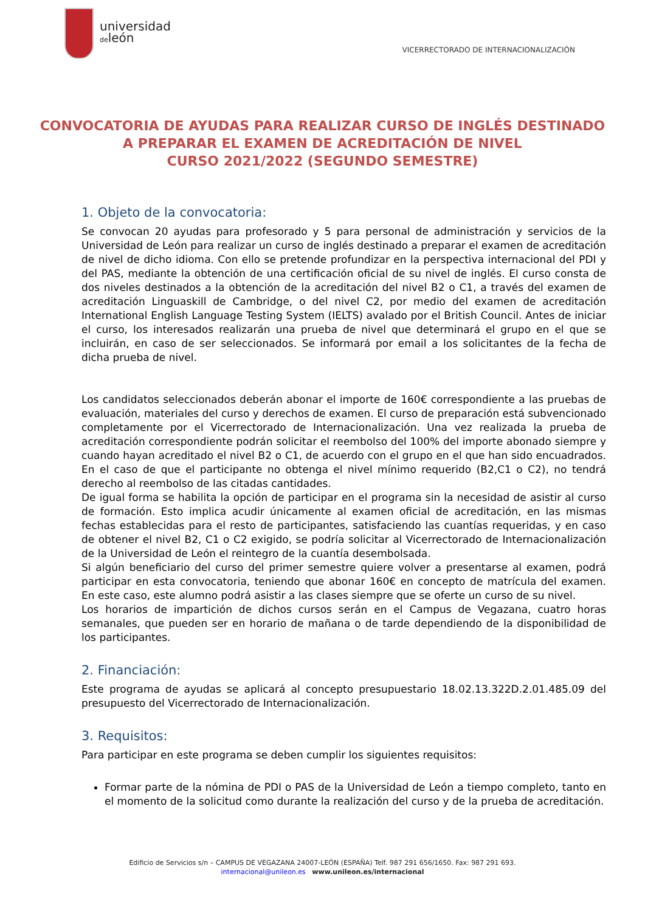universidad
deleón
VICERRECTORADO DE INTERNACIONALIZACIÓN
CONVOCATORIA DE AYUDAS PARA REALIZAR CURSO DE INGLÉS DESTINADO A PREPARAR EL EXAMEN DE ACREDITACIÓN DE NIVEL
CURSO 2021/2022 (SEGUNDO SEMESTRE)
1. Objeto de la convocatoria:
Se convocan 20 ayudas para profesorado y 5 para personal de administración y servicios de la Universidad de León para realizar un curso de inglés destinado a preparar el examen de acreditación de nivel de dicho idioma. Con ello se pretende profundizar en la perspectiva internacional del PDI y del PAS, mediante la obtención de una certificación oficial de su nivel de inglés. El curso consta de dos niveles destinados a la obtención de la acreditación del nivel B2 o C1, a través del examen de acreditación Linguaskill de Cambridge, o del nivel C2, por medio del examen de acreditación International English Language Testing System (IELTS) avalado por el British Council. Antes de iniciar el curso, los interesados realizarán una prueba de nivel que determinará el grupo en el que se incluirán, en caso de ser seleccionados. Se informará por email a los solicitantes de la fecha de dicha prueba de nivel.
Los candidatos seleccionados deberán abonar el importe de 160€ correspondiente a las pruebas de evaluación, materiales del curso y derechos de examen. El curso de preparación está subvencionado completamente por el Vicerrectorado de Internacionalización. Una vez realizada la prueba de acreditación correspondiente podrán solicitar el reembolso del 100% del importe abonado siempre y cuando hayan acreditado el nivel B2 o C1, de acuerdo con el grupo en el que han sido encuadrados. En el caso de que el participante no obtenga el nivel mínimo requerido (B2,C1 o C2), no tendrá derecho al reembolso de las citadas cantidades.
De igual forma se habilita la opción de participar en el programa sin la necesidad de asistir al curso de formación. Esto implica acudir únicamente al examen oficial de acreditación, en las mismas fechas establecidas para el resto de participantes, satisfaciendo las cuantías requeridas, y en caso de obtener el nivel B2, C1 o C2 exigido, se podría solicitar al Vicerrectorado de Internacionalización de la Universidad de León el reintegro de la cuantía desembolsada.
Si algún beneficiario del curso del primer semestre quiere volver a presentarse al examen, podrá participar en esta convocatoria, teniendo que abonar 160€ en concepto de matrícula del examen. En este caso, este alumno podrá asistir a las clases siempre que se oferte un curso de su nivel.
Los horarios de impartición de dichos cursos serán en el Campus de Vegazana, cuatro horas semanales, que pueden ser en horario de mañana o de tarde dependiendo de la disponibilidad de los participantes.
2. Financiación:
Este programa de ayudas se aplicará al concepto presupuestario 18.02.13.322D.2.01.485.09 del presupuesto del Vicerrectorado de Internacionalización.
3. Requisitos:
Para participar en este programa se deben cumplir los siguientes requisitos:
Formar parte de la nómina de PDI o PAS de la Universidad de León a tiempo completo, tanto en el momento de la solicitud como durante la realización del curso y de la prueba de acreditación.
Edificio de Servicios s/n – CAMPUS DE VEGAZANA 24007-LEÓN (ESPAÑA) Telf. 987 291 656/1650. Fax: 987 291 693.
internacional@unileon.es www.unileon.es/internacional